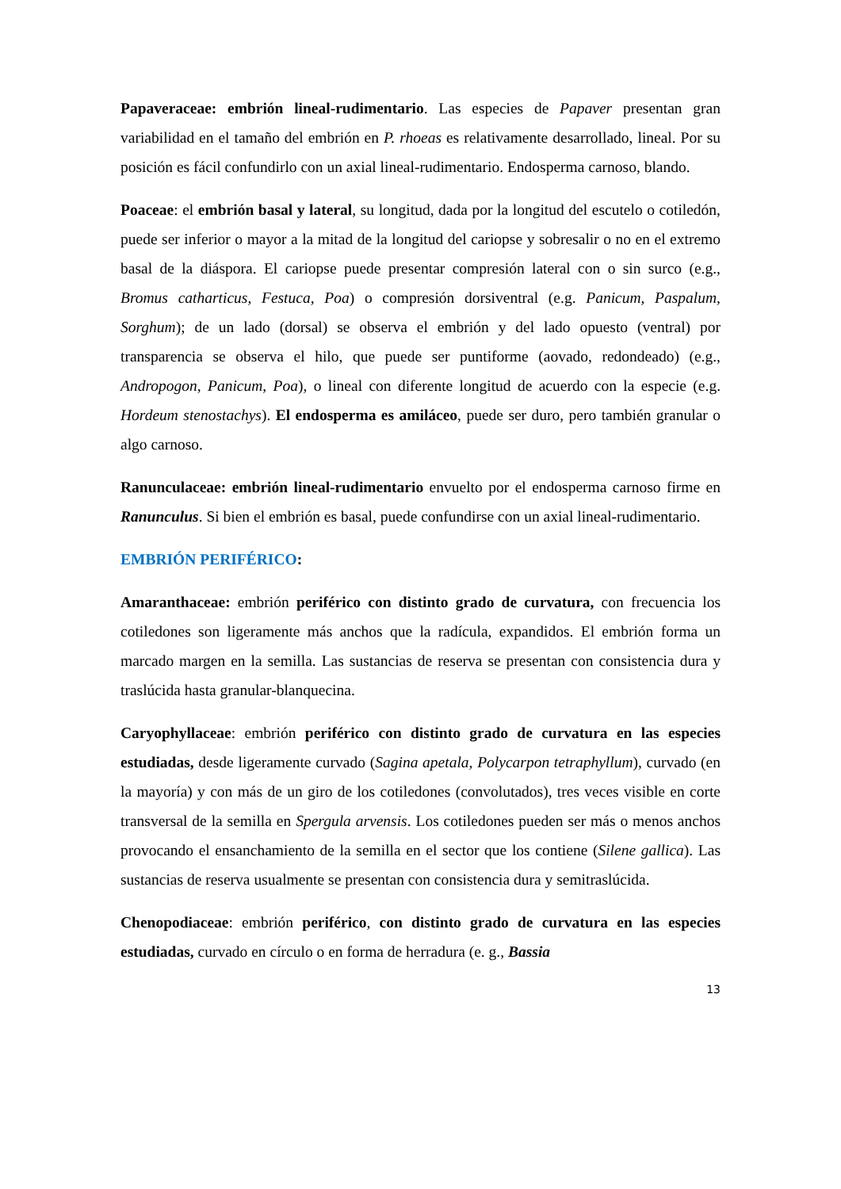Papaveraceae: embrión lineal-rudimentario. Las especies de Papaver presentan gran variabilidad en el tamaño del embrión en P. rhoeas es relativamente desarrollado, lineal. Por su posición es fácil confundirlo con un axial lineal-rudimentario. Endosperma carnoso, blando.
Poaceae: el embrión basal y lateral, su longitud, dada por la longitud del escutelo o cotiledón, puede ser inferior o mayor a la mitad de la longitud del cariopse y sobresalir o no en el extremo basal de la diáspora. El cariopse puede presentar compresión lateral con o sin surco (e.g., Bromus catharticus, Festuca, Poa) o compresión dorsiventral (e.g. Panicum, Paspalum, Sorghum); de un lado (dorsal) se observa el embrión y del lado opuesto (ventral) por transparencia se observa el hilo, que puede ser puntiforme (aovado, redondeado) (e.g., Andropogon, Panicum, Poa), o lineal con diferente longitud de acuerdo con la especie (e.g. Hordeum stenostachys). El endosperma es amiláceo, puede ser duro, pero también granular o algo carnoso.
Ranunculaceae: embrión lineal-rudimentario envuelto por el endosperma carnoso firme en Ranunculus. Si bien el embrión es basal, puede confundirse con un axial lineal-rudimentario.
EMBRIÓN PERIFÉRICO:
Amaranthaceae: embrión periférico con distinto grado de curvatura, con frecuencia los cotiledones son ligeramente más anchos que la radícula, expandidos. El embrión forma un marcado margen en la semilla. Las sustancias de reserva se presentan con consistencia dura y traslúcida hasta granular-blanquecina.
Caryophyllaceae: embrión periférico con distinto grado de curvatura en las especies estudiadas, desde ligeramente curvado (Sagina apetala, Polycarpon tetraphyllum), curvado (en la mayoría) y con más de un giro de los cotiledones (convolutados), tres veces visible en corte transversal de la semilla en Spergula arvensis. Los cotiledones pueden ser más o menos anchos provocando el ensanchamiento de la semilla en el sector que los contiene (Silene gallica). Las sustancias de reserva usualmente se presentan con consistencia dura y semitraslúcida.
Chenopodiaceae: embrión periférico, con distinto grado de curvatura en las especies estudiadas, curvado en círculo o en forma de herradura (e. g., Bassia
13